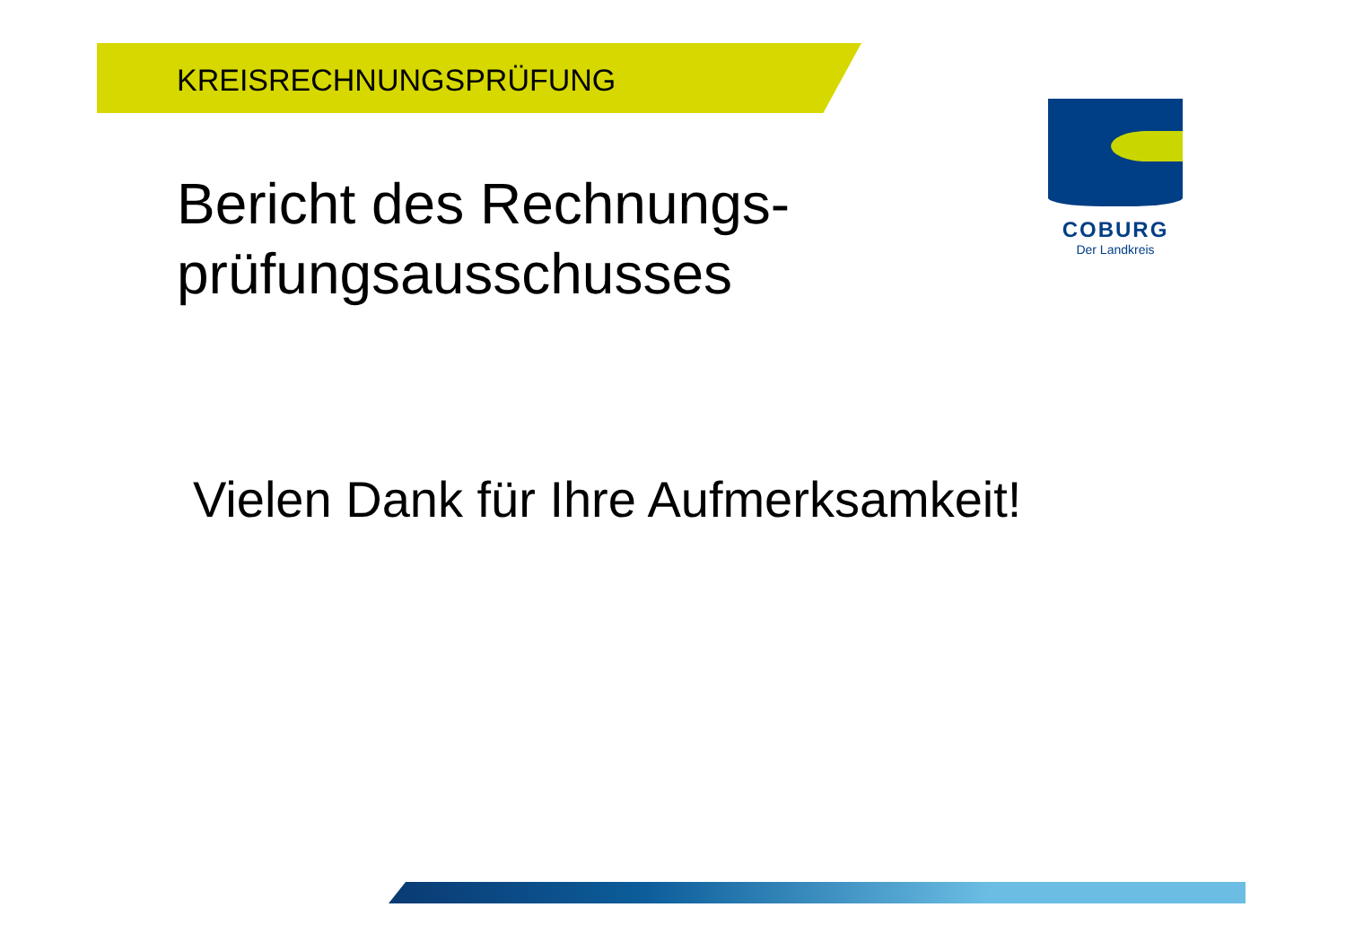KREISRECHNUNGSPRÜFUNG
Bericht des Rechnungs-
prüfungsausschusses
Vielen Dank für Ihre Aufmerksamkeit!
COBURG
Der Landkreis